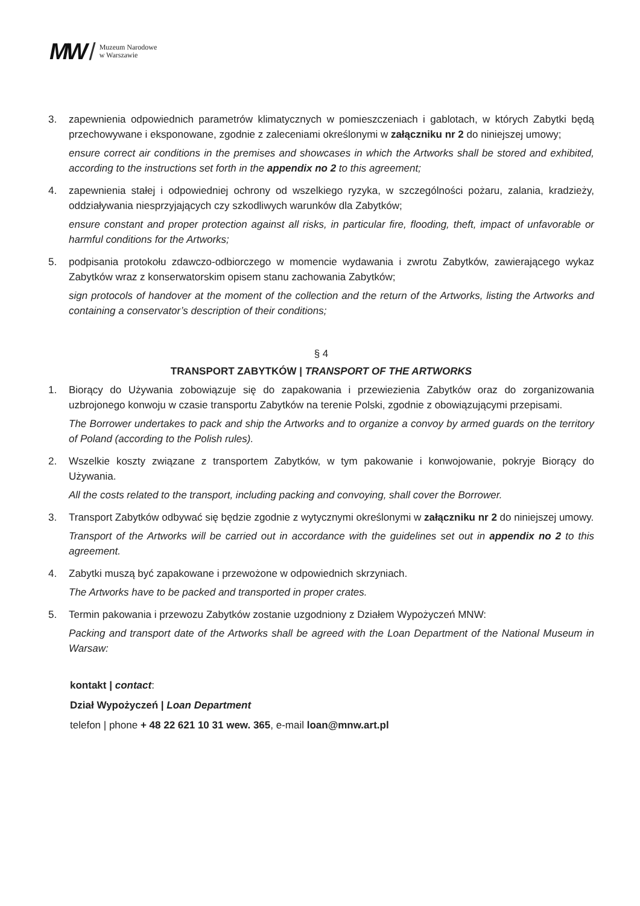MW / Muzeum Narodowe
w Warszawie
3. zapewnienia odpowiednich parametrów klimatycznych w pomieszczeniach i gablotach, w których Zabytki będą przechowywane i eksponowane, zgodnie z zaleceniami określonymi w załączniku nr 2 do niniejszej umowy;
ensure correct air conditions in the premises and showcases in which the Artworks shall be stored and exhibited, according to the instructions set forth in the appendix no 2 to this agreement;
4. zapewnienia stałej i odpowiedniej ochrony od wszelkiego ryzyka, w szczególności pożaru, zalania, kradzieży, oddziaływania niesprzyjających czy szkodliwych warunków dla Zabytków;
ensure constant and proper protection against all risks, in particular fire, flooding, theft, impact of unfavorable or harmful conditions for the Artworks;
5. podpisania protokołu zdawczo-odbiorczego w momencie wydawania i zwrotu Zabytków, zawierającego wykaz Zabytków wraz z konserwatorskim opisem stanu zachowania Zabytków;
sign protocols of handover at the moment of the collection and the return of the Artworks, listing the Artworks and containing a conservator’s description of their conditions;
§ 4
TRANSPORT ZABYTKÓW | TRANSPORT OF THE ARTWORKS
1. Biorący do Używania zobowiązuje się do zapakowania i przewiezienia Zabytków oraz do zorganizowania uzbrojonego konwoju w czasie transportu Zabytków na terenie Polski, zgodnie z obowiązującymi przepisami.
The Borrower undertakes to pack and ship the Artworks and to organize a convoy by armed guards on the territory of Poland (according to the Polish rules).
2. Wszelkie koszty związane z transportem Zabytków, w tym pakowanie i konwojowanie, pokryje Biorący do Używania.
All the costs related to the transport, including packing and convoying, shall cover the Borrower.
3. Transport Zabytków odbywać się będzie zgodnie z wytycznymi określonymi w załączniku nr 2 do niniejszej umowy.
Transport of the Artworks will be carried out in accordance with the guidelines set out in appendix no 2 to this agreement.
4. Zabytki muszą być zapakowane i przewożone w odpowiednich skrzyniach.
The Artworks have to be packed and transported in proper crates.
5. Termin pakowania i przewozu Zabytków zostanie uzgodniony z Działem Wypożyczeń MNW:
Packing and transport date of the Artworks shall be agreed with the Loan Department of the National Museum in Warsaw:
kontakt | contact:
Dział Wypożyczeń | Loan Department
telefon | phone + 48 22 621 10 31 wew. 365, e-mail loan@mnw.art.pl